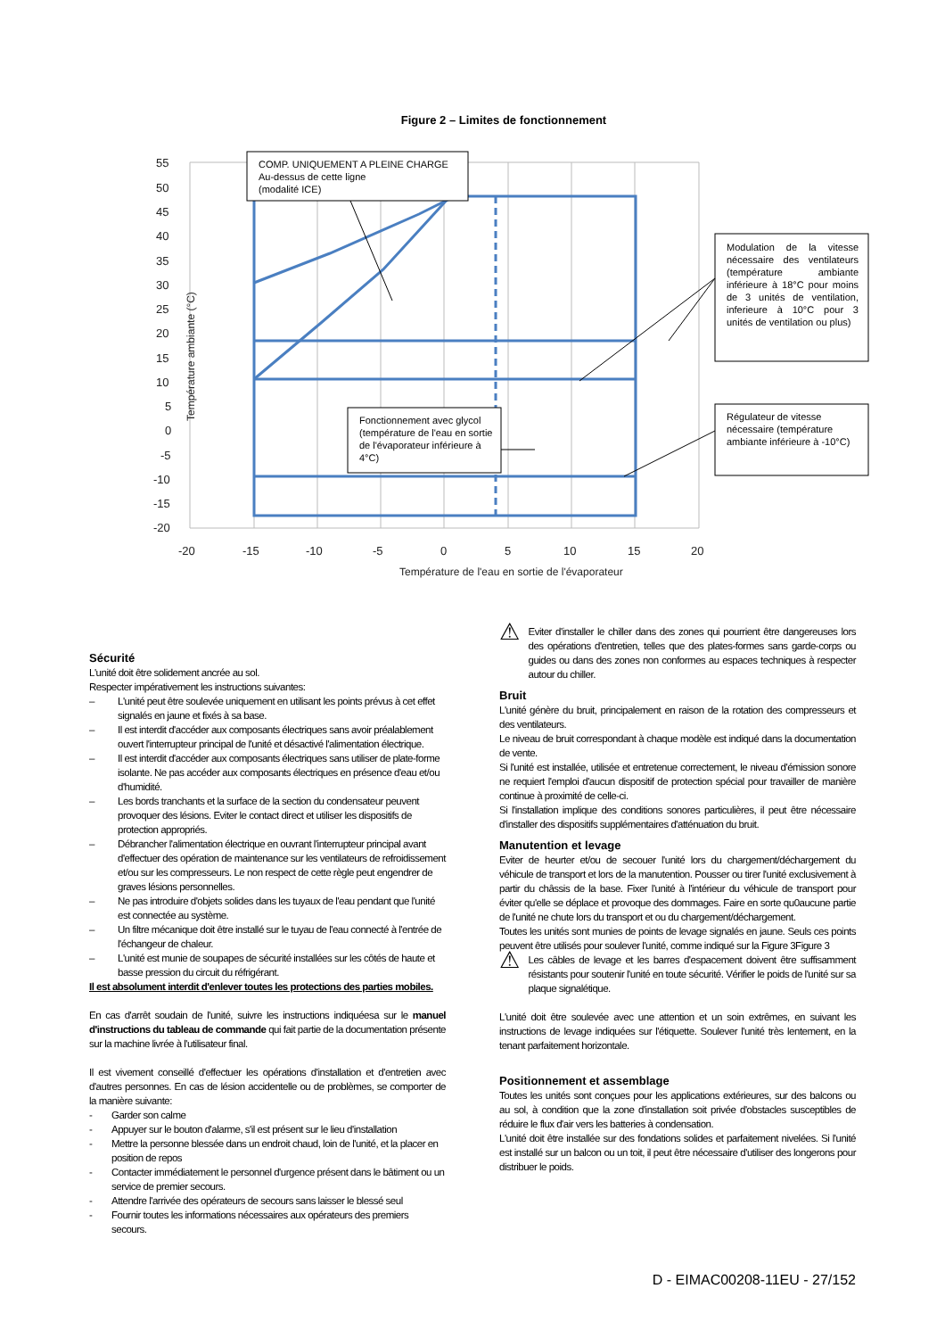Figure 2 – Limites de fonctionnement
55
50
45
40
35
30
25
20
15
10
5
0
-5
-10
-15
-20
-20
-15
-10
-5
0
5
10
15
20
Température de l'eau en sortie de l'évaporateur
Température ambiante (°C)
COMP. UNIQUEMENT A PLEINE CHARGE
Au-dessus de cette ligne
(modalité ICE)
Fonctionnement avec glycol (température de l'eau en sortie de l'évaporateur inférieure à 4°C)
Modulation de la vitesse nécessaire des ventilateurs (température ambiante inférieure à 18°C pour moins de 3 unités de ventilation, inferieure à 10°C pour 3 unités de ventilation ou plus)
Régulateur de vitesse nécessaire (température ambiante inférieure à -10°C)
Sécurité
L'unité doit être solidement ancrée au sol.
Respecter impérativement les instructions suivantes:
– L'unité peut être soulevée uniquement en utilisant les points prévus à cet effet signalés en jaune et fixés à sa base.
– Il est interdit d'accéder aux composants électriques sans avoir préalablement ouvert l'interrupteur principal de l'unité et désactivé l'alimentation électrique.
– Il est interdit d'accéder aux composants électriques sans utiliser de plate-forme isolante. Ne pas accéder aux composants électriques en présence d'eau et/ou d'humidité.
– Les bords tranchants et la surface de la section du condensateur peuvent provoquer des lésions. Eviter le contact direct et utiliser les dispositifs de protection appropriés.
– Débrancher l'alimentation électrique en ouvrant l'interrupteur principal avant d'effectuer des opération de maintenance sur les ventilateurs de refroidissement et/ou sur les compresseurs. Le non respect de cette règle peut engendrer de graves lésions personnelles.
– Ne pas introduire d'objets solides dans les tuyaux de l'eau pendant que l'unité est connectée au système.
– Un filtre mécanique doit être installé sur le tuyau de l'eau connecté à l'entrée de l'échangeur de chaleur.
– L'unité est munie de soupapes de sécurité installées sur les côtés de haute et basse pression du circuit du réfrigérant.
Il est absolument interdit d'enlever toutes les protections des parties mobiles.
En cas d'arrêt soudain de l'unité, suivre les instructions indiquéesa sur le manuel d'instructions du tableau de commande qui fait partie de la documentation présente sur la machine livrée à l'utilisateur final.
Il est vivement conseillé d'effectuer les opérations d'installation et d'entretien avec d'autres personnes. En cas de lésion accidentelle ou de problèmes, se comporter de la manière suivante:
- Garder son calme
- Appuyer sur le bouton d'alarme, s'il est présent sur le lieu d'installation
- Mettre la personne blessée dans un endroit chaud, loin de l'unité, et la placer en position de repos
- Contacter immédiatement le personnel d'urgence présent dans le bâtiment ou un service de premier secours.
- Attendre l'arrivée des opérateurs de secours sans laisser le blessé seul
- Fournir toutes les informations nécessaires aux opérateurs des premiers secours.
⚠
Eviter d'installer le chiller dans des zones qui pourrient être dangereuses lors des opérations d'entretien, telles que des plates-formes sans garde-corps ou guides ou dans des zones non conformes au espaces techniques à respecter autour du chiller.
Bruit
L'unité génère du bruit, principalement en raison de la rotation des compresseurs et des ventilateurs.
Le niveau de bruit correspondant à chaque modèle est indiqué dans la documentation de vente.
Si l'unité est installée, utilisée et entretenue correctement, le niveau d'émission sonore ne requiert l'emploi d'aucun dispositif de protection spécial pour travailler de manière continue à proximité de celle-ci.
Si l'installation implique des conditions sonores particulières, il peut être nécessaire d'installer des dispositifs supplémentaires d'atténuation du bruit.
Manutention et levage
Eviter de heurter et/ou de secouer l'unité lors du chargement/déchargement du véhicule de transport et lors de la manutention. Pousser ou tirer l'unité exclusivement à partir du châssis de la base. Fixer l'unité à l'intérieur du véhicule de transport pour éviter qu'elle se déplace et provoque des dommages. Faire en sorte qu0aucune partie de l'unité ne chute lors du transport et ou du chargement/déchargement.
Toutes les unités sont munies de points de levage signalés en jaune. Seuls ces points peuvent être utilisés pour soulever l'unité, comme indiqué sur la Figure 3Figure 3
⚠
Les câbles de levage et les barres d'espacement doivent être suffisamment résistants pour soutenir l'unité en toute sécurité. Vérifier le poids de l'unité sur sa plaque signalétique.
L'unité doit être soulevée avec une attention et un soin extrêmes, en suivant les instructions de levage indiquées sur l'étiquette. Soulever l'unité très lentement, en la tenant parfaitement horizontale.
Positionnement et assemblage
Toutes les unités sont conçues pour les applications extérieures, sur des balcons ou au sol, à condition que la zone d'installation soit privée d'obstacles susceptibles de réduire le flux d'air vers les batteries à condensation.
L'unité doit être installée sur des fondations solides et parfaitement nivelées. Si l'unité est installé sur un balcon ou un toit, il peut être nécessaire d'utiliser des longerons pour distribuer le poids.
D - EIMAC00208-11EU - 27/152